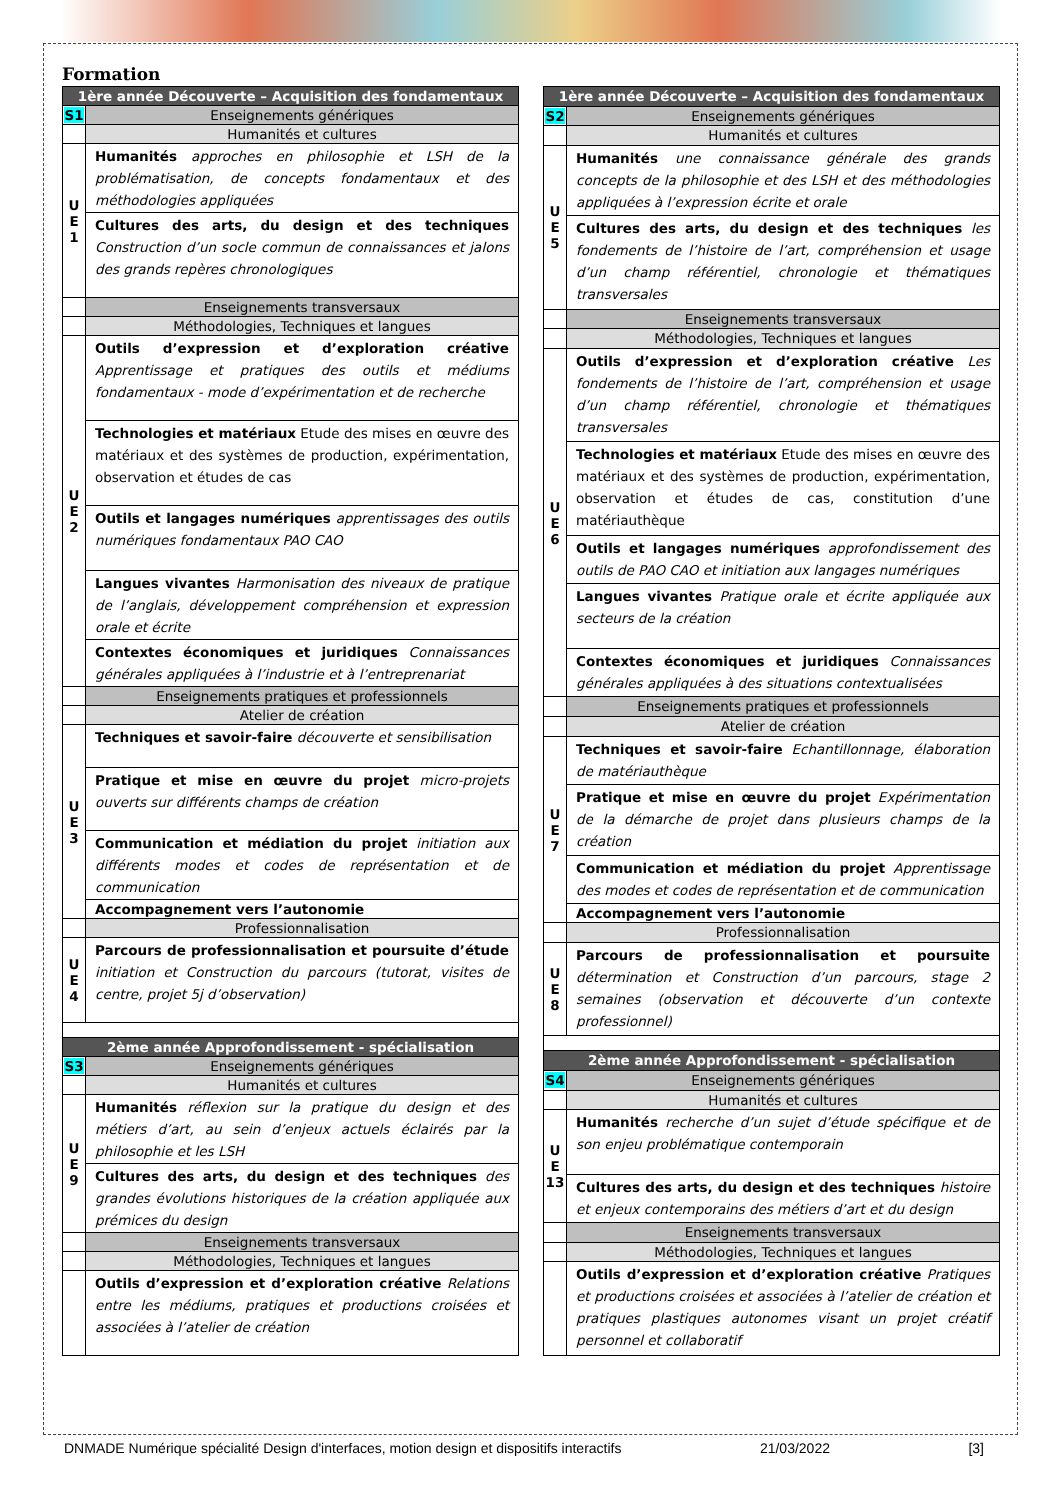Formation
| 1ère année Découverte – Acquisition des fondamentaux | |
| --- | --- |
| S1 | Enseignements génériques |
| | Humanités et cultures |
| U E 1 | Humanités approches en philosophie et LSH de la problématisation, de concepts fondamentaux et des méthodologies appliquées |
| | Cultures des arts, du design et des techniques Construction d’un socle commun de connaissances et jalons des grands repères chronologiques |
| | Enseignements transversaux |
| | Méthodologies, Techniques et langues |
| U E 2 | Outils d’expression et d’exploration créative Apprentissage et pratiques des outils et médiums fondamentaux - mode d’expérimentation et de recherche |
| | Technologies et matériaux Etude des mises en œuvre des matériaux et des systèmes de production, expérimentation, observation et études de cas |
| | Outils et langages numériques apprentissages des outils numériques fondamentaux PAO CAO |
| | Langues vivantes Harmonisation des niveaux de pratique de l’anglais, développement compréhension et expression orale et écrite |
| | Contextes économiques et juridiques Connaissances générales appliquées à l’industrie et à l’entreprenariat |
| | Enseignements pratiques et professionnels |
| | Atelier de création |
| U E 3 | Techniques et savoir-faire découverte et sensibilisation |
| | Pratique et mise en œuvre du projet micro-projets ouverts sur différents champs de création |
| | Communication et médiation du projet initiation aux différents modes et codes de représentation et de communication |
| | Accompagnement vers l’autonomie |
| | Professionnalisation |
| U E 4 | Parcours de professionnalisation et poursuite d’étude initiation et Construction du parcours (tutorat, visites de centre, projet 5j d’observation) |
| 2ème année Approfondissement - spécialisation | |
| S3 | Enseignements génériques |
| | Humanités et cultures |
| U E 9 | Humanités réflexion sur la pratique du design et des métiers d’art, au sein d’enjeux actuels éclairés par la philosophie et les LSH |
| | Cultures des arts, du design et des techniques des grandes évolutions historiques de la création appliquée aux prémices du design |
| | Enseignements transversaux |
| | Méthodologies, Techniques et langues |
| | Outils d’expression et d’exploration créative Relations entre les médiums, pratiques et productions croisées et associées à l’atelier de création |
| 1ère année Découverte – Acquisition des fondamentaux | |
| --- | --- |
| S2 | Enseignements génériques |
| | Humanités et cultures |
| U E 5 | Humanités une connaissance générale des grands concepts de la philosophie et des LSH et des méthodologies appliquées à l’expression écrite et orale |
| | Cultures des arts, du design et des techniques les fondements de l’histoire de l’art, compréhension et usage d’un champ référentiel, chronologie et thématiques transversales |
| | Enseignements transversaux |
| | Méthodologies, Techniques et langues |
| U E 6 | Outils d’expression et d’exploration créative Les fondements de l’histoire de l’art, compréhension et usage d’un champ référentiel, chronologie et thématiques transversales |
| | Technologies et matériaux Etude des mises en œuvre des matériaux et des systèmes de production, expérimentation, observation et études de cas, constitution d’une matériauthèque |
| | Outils et langages numériques approfondissement des outils de PAO CAO et initiation aux langages numériques |
| | Langues vivantes Pratique orale et écrite appliquée aux secteurs de la création |
| | Contextes économiques et juridiques Connaissances générales appliquées à des situations contextualisées |
| | Enseignements pratiques et professionnels |
| | Atelier de création |
| U E 7 | Techniques et savoir-faire Echantillonnage, élaboration de matériauthèque |
| | Pratique et mise en œuvre du projet Expérimentation de la démarche de projet dans plusieurs champs de la création |
| | Communication et médiation du projet Apprentissage des modes et codes de représentation et de communication |
| | Accompagnement vers l’autonomie |
| | Professionnalisation |
| U E 8 | Parcours de professionnalisation et poursuite détermination et Construction d’un parcours, stage 2 semaines (observation et découverte d’un contexte professionnel) |
| 2ème année Approfondissement - spécialisation | |
| S4 | Enseignements génériques |
| | Humanités et cultures |
| U E 13 | Humanités recherche d’un sujet d’étude spécifique et de son enjeu problématique contemporain |
| | Cultures des arts, du design et des techniques histoire et enjeux contemporains des métiers d’art et du design |
| | Enseignements transversaux |
| | Méthodologies, Techniques et langues |
| | Outils d’expression et d’exploration créative Pratiques et productions croisées et associées à l’atelier de création et pratiques plastiques autonomes visant un projet créatif personnel et collaboratif |
DNMADE Numérique spécialité Design d'interfaces, motion design et dispositifs interactifs 21/03/2022 [3]